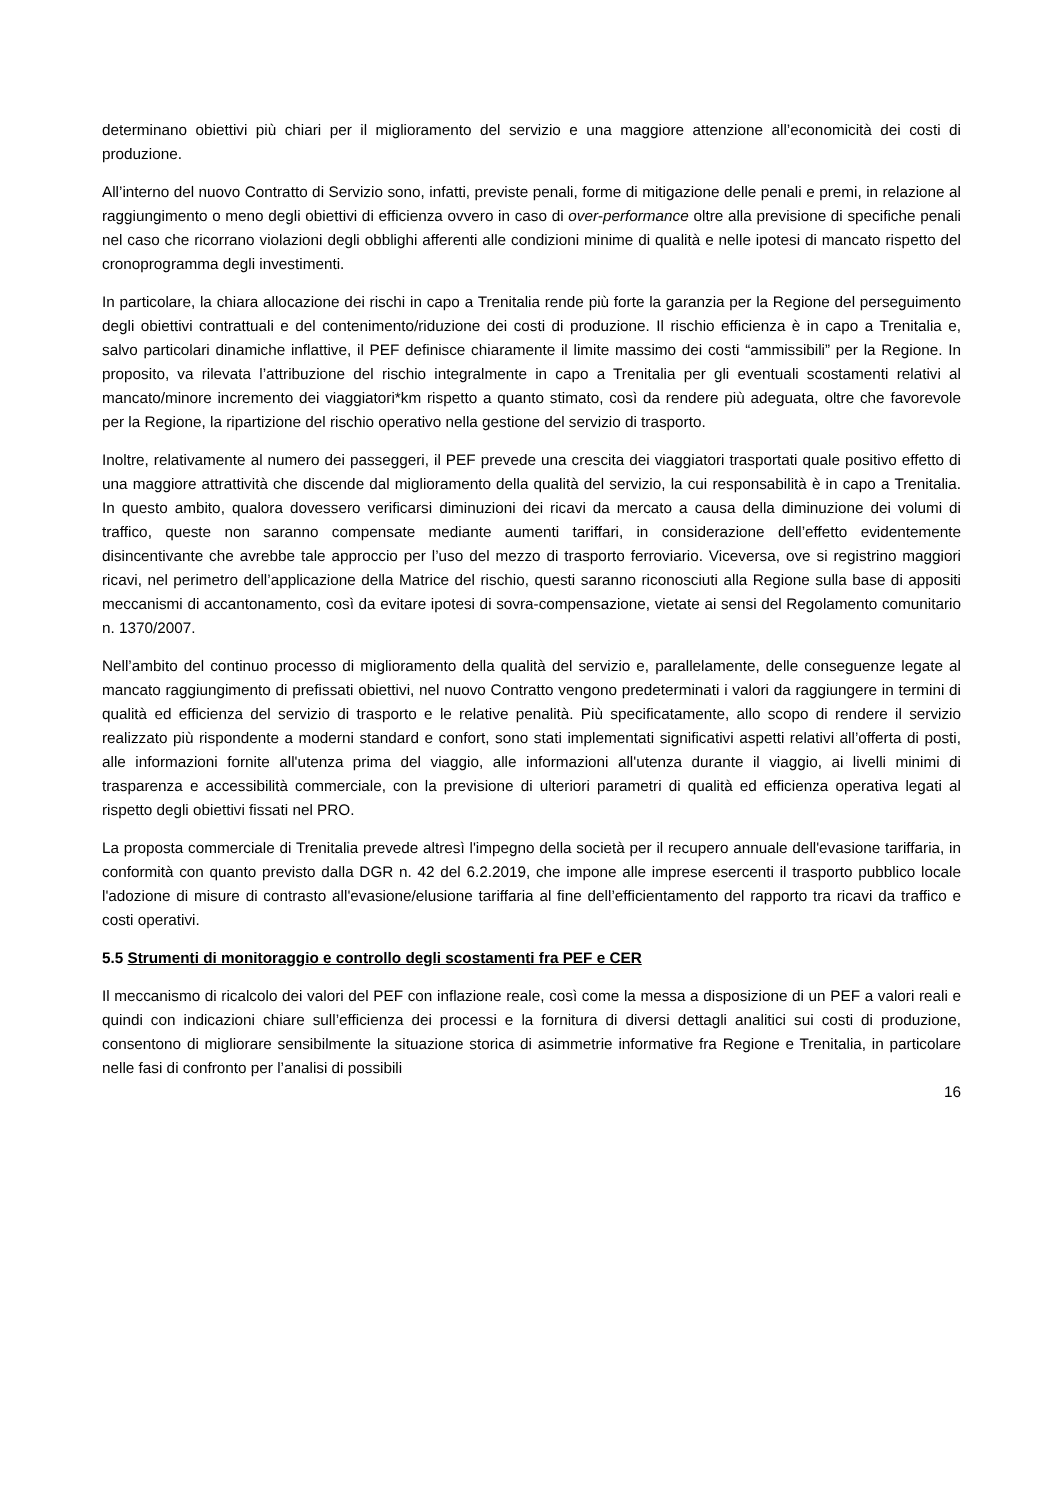determinano obiettivi più chiari per il miglioramento del servizio e una maggiore attenzione all’economicità dei costi di produzione.
All’interno del nuovo Contratto di Servizio sono, infatti, previste penali, forme di mitigazione delle penali e premi, in relazione al raggiungimento o meno degli obiettivi di efficienza ovvero in caso di over-performance oltre alla previsione di specifiche penali nel caso che ricorrano violazioni degli obblighi afferenti alle condizioni minime di qualità e nelle ipotesi di mancato rispetto del cronoprogramma degli investimenti.
In particolare, la chiara allocazione dei rischi in capo a Trenitalia rende più forte la garanzia per la Regione del perseguimento degli obiettivi contrattuali e del contenimento/riduzione dei costi di produzione. Il rischio efficienza è in capo a Trenitalia e, salvo particolari dinamiche inflattive, il PEF definisce chiaramente il limite massimo dei costi “ammissibili” per la Regione. In proposito, va rilevata l’attribuzione del rischio integralmente in capo a Trenitalia per gli eventuali scostamenti relativi al mancato/minore incremento dei viaggiatori*km rispetto a quanto stimato, così da rendere più adeguata, oltre che favorevole per la Regione, la ripartizione del rischio operativo nella gestione del servizio di trasporto.
Inoltre, relativamente al numero dei passeggeri, il PEF prevede una crescita dei viaggiatori trasportati quale positivo effetto di una maggiore attrattività che discende dal miglioramento della qualità del servizio, la cui responsabilità è in capo a Trenitalia. In questo ambito, qualora dovessero verificarsi diminuzioni dei ricavi da mercato a causa della diminuzione dei volumi di traffico, queste non saranno compensate mediante aumenti tariffari, in considerazione dell’effetto evidentemente disincentivante che avrebbe tale approccio per l’uso del mezzo di trasporto ferroviario. Viceversa, ove si registrino maggiori ricavi, nel perimetro dell’applicazione della Matrice del rischio, questi saranno riconosciuti alla Regione sulla base di appositi meccanismi di accantonamento, così da evitare ipotesi di sovra-compensazione, vietate ai sensi del Regolamento comunitario n. 1370/2007.
Nell’ambito del continuo processo di miglioramento della qualità del servizio e, parallelamente, delle conseguenze legate al mancato raggiungimento di prefissati obiettivi, nel nuovo Contratto vengono predeterminati i valori da raggiungere in termini di qualità ed efficienza del servizio di trasporto e le relative penalità. Più specificatamente, allo scopo di rendere il servizio realizzato più rispondente a moderni standard e confort, sono stati implementati significativi aspetti relativi all’offerta di posti, alle informazioni fornite all'utenza prima del viaggio, alle informazioni all'utenza durante il viaggio, ai livelli minimi di trasparenza e accessibilità commerciale, con la previsione di ulteriori parametri di qualità ed efficienza operativa legati al rispetto degli obiettivi fissati nel PRO.
La proposta commerciale di Trenitalia prevede altresì l'impegno della società per il recupero annuale dell'evasione tariffaria, in conformità con quanto previsto dalla DGR n. 42 del 6.2.2019, che impone alle imprese esercenti il trasporto pubblico locale l'adozione di misure di contrasto all'evasione/elusione tariffaria al fine dell’efficientamento del rapporto tra ricavi da traffico e costi operativi.
5.5 Strumenti di monitoraggio e controllo degli scostamenti fra PEF e CER
Il meccanismo di ricalcolo dei valori del PEF con inflazione reale, così come la messa a disposizione di un PEF a valori reali e quindi con indicazioni chiare sull’efficienza dei processi e la fornitura di diversi dettagli analitici sui costi di produzione, consentono di migliorare sensibilmente la situazione storica di asimmetrie informative fra Regione e Trenitalia, in particolare nelle fasi di confronto per l’analisi di possibili
16